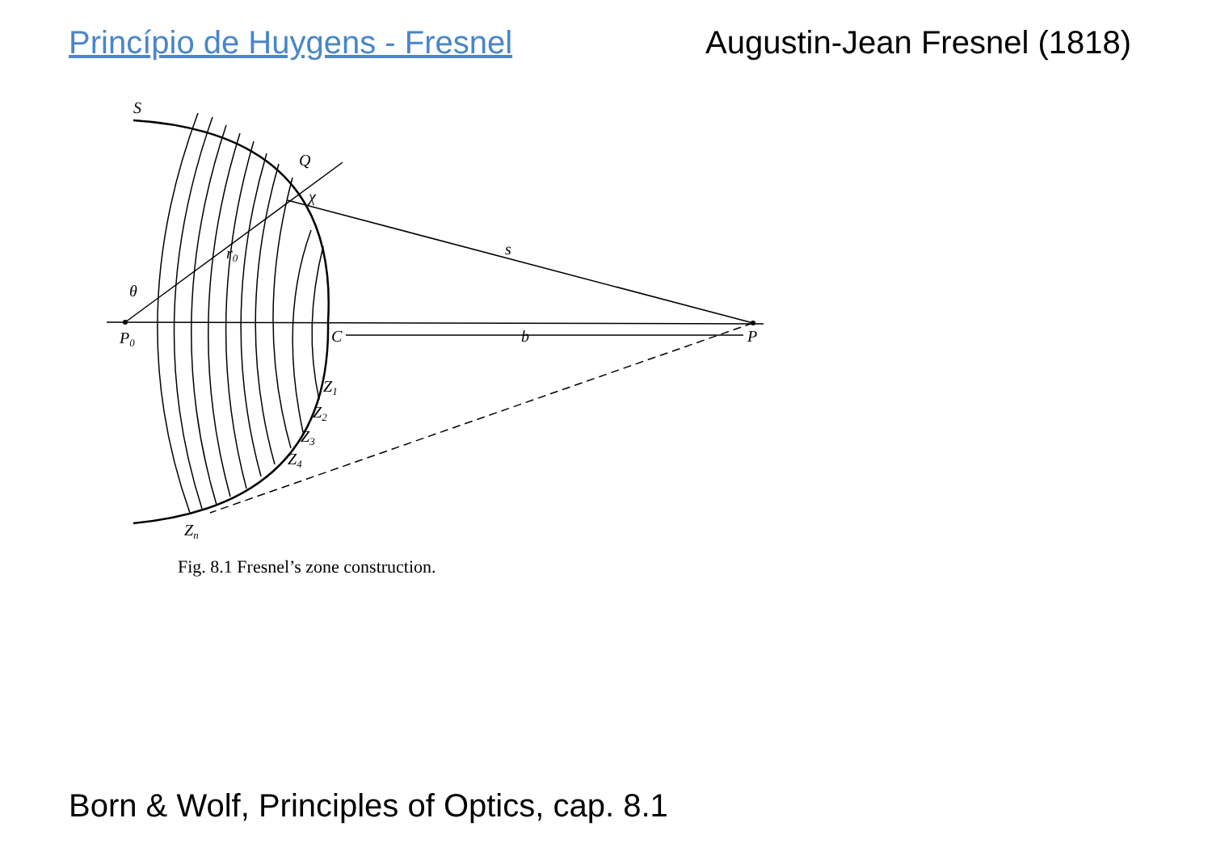Princípio de Huygens - Fresnel Augustin-Jean Fresnel (1818)
S
Q
χ
r0
s
θ
P0
C
b
P
Z1
Z2
Z3
Z4
Zn
Fig. 8.1 Fresnel’s zone construction.
Born & Wolf, Principles of Optics, cap. 8.1